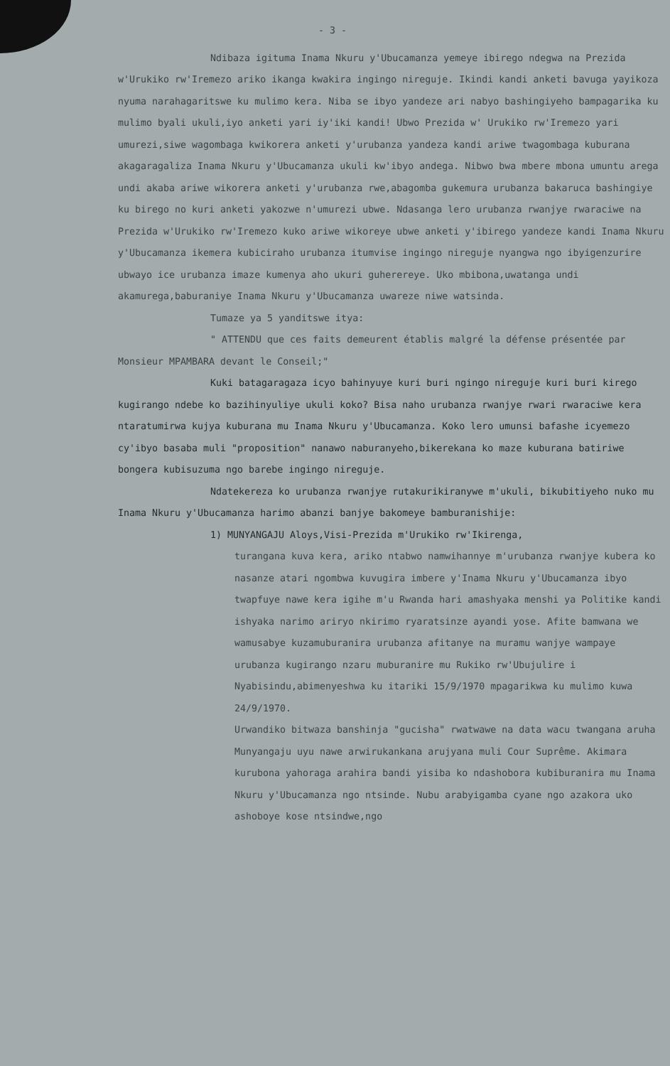- 3 -
Ndibaza igituma Inama Nkuru y'Ubucamanza yemeye ibirego ndegwa na Prezida w'Urukiko rw'Iremezo ariko ikanga kwakira ingingo nireguje. Ikindi kandi anketi bavuga yayikoza nyuma narahagaritswe ku mulimo kera. Niba se ibyo yandeze ari nabyo bashingiyeho bampagarika ku mulimo byali ukuli,iyo anketi yari iy'iki kandi! Ubwo Prezida w' Urukiko rw'Iremezo yari umurezi,siwe wagombaga kwikorera anketi y'urubanza yandeza kandi ariwe twagombaga kuburana akagaragaliza Inama Nkuru y'Ubucamanza ukuli kw'ibyo andega. Nibwo bwa mbere mbona umuntu arega undi akaba ariwe wikorera anketi y'urubanza rwe,abagomba gukemura urubanza bakaruca bashingiye ku birego no kuri anketi yakozwe n'umurezi ubwe. Ndasanga lero urubanza rwanjye rwaraciwe na Prezida w'Urukiko rw'Iremezo kuko ariwe wikoreye ubwe anketi y'ibirego yandeze kandi Inama Nkuru y'Ubucamanza ikemera kubiciraho urubanza itumvise ingingo nireguje nyangwa ngo ibyigenzurire ubwayo ice urubanza imaze kumenya aho ukuri guherereye. Uko mbibona,uwatanga undi akamurega,baburaniye Inama Nkuru y'Ubucamanza uwareze niwe watsinda.
Tumaze ya 5 yanditswe itya:
" ATTENDU que ces faits demeurent établis malgré la défense présentée par Monsieur MPAMBARA devant le Conseil;"
Kuki batagaragaza icyo bahinyuye kuri buri ngingo nireguje kuri buri kirego kugirango ndebe ko bazihinyuliye ukuli koko? Bisa naho urubanza rwanjye rwari rwaraciwe kera ntaratumirwa kujya kuburana mu Inama Nkuru y'Ubucamanza. Koko lero umunsi bafashe icyemezo cy'ibyo basaba muli "proposition" nanawo naburanyeho,bikerekana ko maze kuburana batiriwe bongera kubisuzuma ngo barebe ingingo nireguje.
Ndatekereza ko urubanza rwanjye rutakurikiranywe m'ukuli, bikubitiyeho nuko mu Inama Nkuru y'Ubucamanza harimo abanzi banjye bakomeye bamburanishije:
1) MUNYANGAJU Aloys,Visi-Prezida m'Urukiko rw'Ikirenga,
turangana kuva kera, ariko ntabwo namwihannye m'urubanza rwanjye kubera ko nasanze atari ngombwa kuvugira imbere y'Inama Nkuru y'Ubucamanza ibyo twapfuye nawe kera igihe m'u Rwanda hari amashyaka menshi ya Politike kandi ishyaka narimo ariryo nkirimo ryaratsinze ayandi yose. Afite bamwana we wamusabye kuzamuburanira urubanza afitanye na muramu wanjye wampaye urubanza kugirango nzaru muburanire mu Rukiko rw'Ubujulire i Nyabisindu,abimenyeshwa ku itariki 15/9/1970 mpagarikwa ku mulimo kuwa 24/9/1970.
Urwandiko bitwaza banshinja "gucisha" rwatwawe na data wacu twangana aruha Munyangaju uyu nawe arwirukankana arujyana muli Cour Suprême. Akimara kurubona yahoraga arahira bandi yisiba ko ndashobora kubiburanira mu Inama Nkuru y'Ubucamanza ngo ntsinde. Nubu arabyigamba cyane ngo azakora uko ashoboye kose ntsindwe,ngo